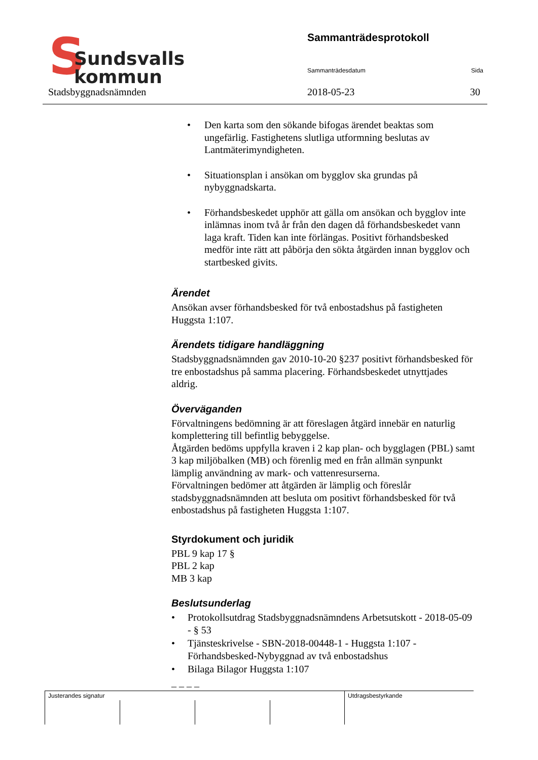S Sundsvalls
kommun
Sammanträdesprotokoll
Sammanträdesdatum Sida
Stadsbyggnadsnämnden 2018-05-23 30
• Den karta som den sökande bifogas ärendet beaktas som ungefärlig. Fastighetens slutliga utformning beslutas av Lantmäterimyndigheten.
• Situationsplan i ansökan om bygglov ska grundas på nybyggnadskarta.
• Förhandsbeskedet upphör att gälla om ansökan och bygglov inte inlämnas inom två år från den dagen då förhandsbeskedet vann laga kraft. Tiden kan inte förlängas. Positivt förhandsbesked medför inte rätt att påbörja den sökta åtgärden innan bygglov och startbesked givits.
Ärendet
Ansökan avser förhandsbesked för två enbostadshus på fastigheten Huggsta 1:107.
Ärendets tidigare handläggning
Stadsbyggnadsnämnden gav 2010-10-20 §237 positivt förhandsbesked för tre enbostadshus på samma placering. Förhandsbeskedet utnyttjades aldrig.
Överväganden
Förvaltningens bedömning är att föreslagen åtgärd innebär en naturlig komplettering till befintlig bebyggelse.
Åtgärden bedöms uppfylla kraven i 2 kap plan- och bygglagen (PBL) samt 3 kap miljöbalken (MB) och förenlig med en från allmän synpunkt lämplig användning av mark- och vattenresurserna.
Förvaltningen bedömer att åtgärden är lämplig och föreslår stadsbyggnadsnämnden att besluta om positivt förhandsbesked för två enbostadshus på fastigheten Huggsta 1:107.
Styrdokument och juridik
PBL 9 kap 17 §
PBL 2 kap
MB 3 kap
Beslutsunderlag
• Protokollsutdrag Stadsbyggnadsnämndens Arbetsutskott - 2018-05-09 - § 53
• Tjänsteskrivelse - SBN-2018-00448-1 - Huggsta 1:107 - Förhandsbesked-Nybyggnad av två enbostadshus
• Bilaga Bilagor Huggsta 1:107
_ _ _ _
| Justerandes signatur | | | | Utdragsbestyrkande |